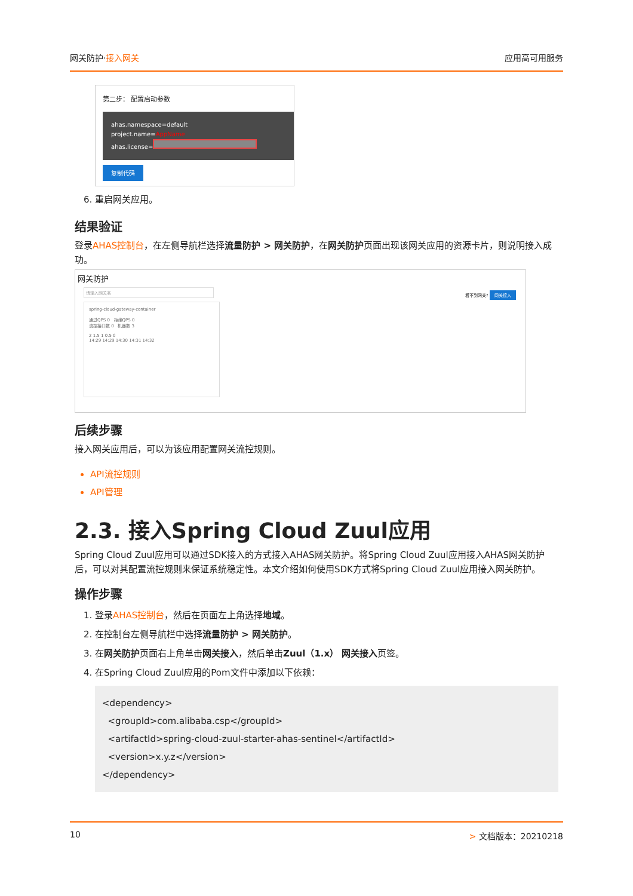网关防护·接入网关 应用高可用服务
第二步： 配置启动参数
ahas.namespace=default
project.name=AppName
ahas.license=
复制代码
6. 重启网关应用。
结果验证
登录AHAS控制台，在左侧导航栏选择流量防护 > 网关防护，在网关防护页面出现该网关应用的资源卡片，则说明接入成功。
网关防护
请输入网关名
看不到网关? 网关接入
spring-cloud-gateway-container
通过QPS 0 拒绝QPS 0
流控接口数 0 机器数 3
2 1.5 1 0.5 0
14:29 14:29 14:30 14:31 14:32
后续步骤
接入网关应用后，可以为该应用配置网关流控规则。
API流控规则
API管理
2.3. 接入Spring Cloud Zuul应用
Spring Cloud Zuul应用可以通过SDK接入的方式接入AHAS网关防护。将Spring Cloud Zuul应用接入AHAS网关防护后，可以对其配置流控规则来保证系统稳定性。本文介绍如何使用SDK方式将Spring Cloud Zuul应用接入网关防护。
操作步骤
1. 登录AHAS控制台，然后在页面左上角选择地域。
2. 在控制台左侧导航栏中选择流量防护 > 网关防护。
3. 在网关防护页面右上角单击网关接入，然后单击Zuul（1.x） 网关接入页签。
4. 在Spring Cloud Zuul应用的Pom文件中添加以下依赖：
<dependency>
  <groupId>com.alibaba.csp</groupId>
  <artifactId>spring-cloud-zuul-starter-ahas-sentinel</artifactId>
  <version>x.y.z</version>
</dependency>
10 > 文档版本：20210218